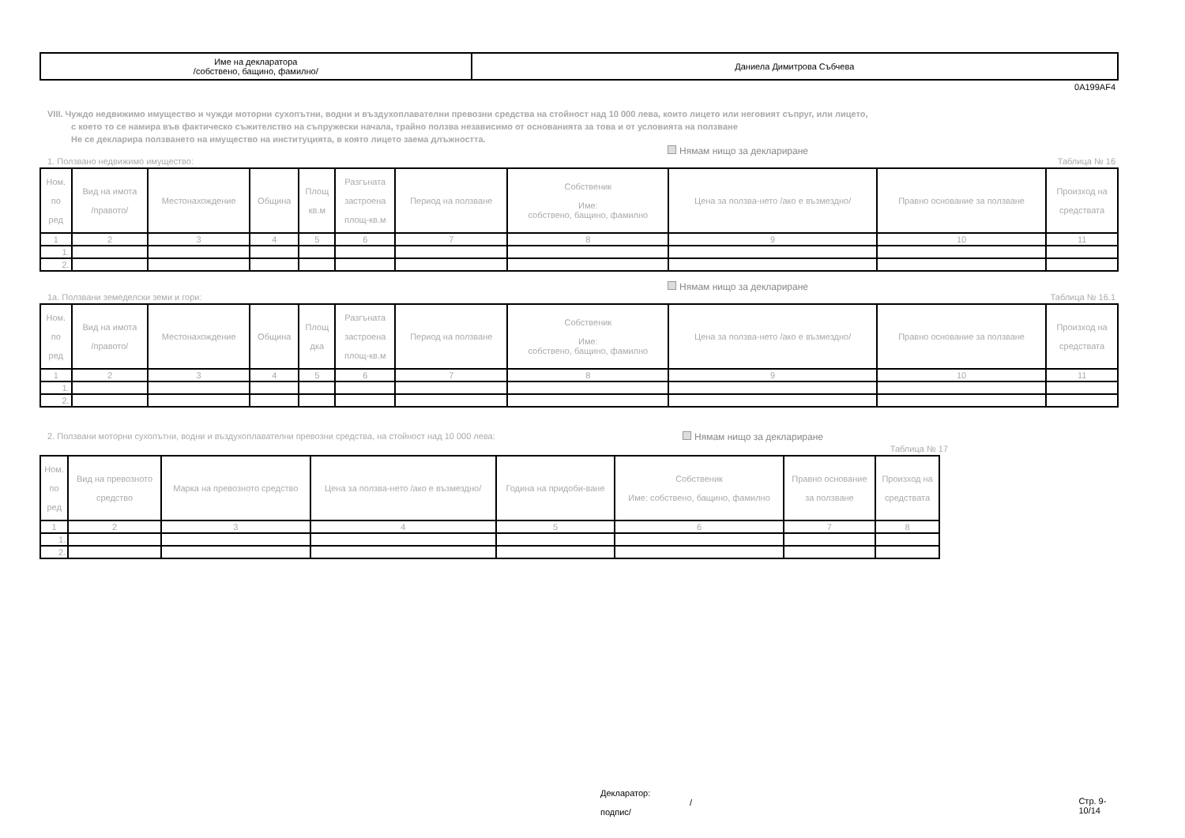| Име на декларатора /собствено, бащино, фамилно/ | Даниела Димитрова Събчева |
0A199AF4
VIII. Чуждо недвижимо имущество и чужди моторни сухопътни, водни и въздухоплавателни превозни средства на стойност над 10 000 лева, които лицето или неговият съпруг, или лицето,
с което то се намира във фактическо съжителство на съпружески начала, трайно ползва независимо от основанията за това и от условията на ползване
Не се декларира ползването на имущество на институцията, в която лицето заема длъжността.
Нямам нищо за деклариране
1. Ползвано недвижимо имущество: Таблица № 16
| Ном. по ред | Вид на имота /правото/ | Местонахождение | Община | Площ кв.м | Разгъната застроена площ-кв.м | Период на ползване | Собственик Име: собствено, бащино, фамилно | Цена за ползва-нето /ако е възмездно/ | Правно основание за ползване | Произход на средствата |
| --- | --- | --- | --- | --- | --- | --- | --- | --- | --- | --- |
| 1 | 2 | 3 | 4 | 5 | 6 | 7 | 8 | 9 | 10 | 11 |
| 1. | | | | | | | | | | |
| 2. | | | | | | | | | | |
Нямам нищо за деклариране
1а. Ползвани земеделски земи и гори: Таблица № 16.1
| Ном. по ред | Вид на имота /правото/ | Местонахождение | Община | Площ дка | Разгъната застроена площ-кв.м | Период на ползване | Собственик Име: собствено, бащино, фамилно | Цена за ползва-нето /ако е възмездно/ | Правно основание за ползване | Произход на средствата |
| --- | --- | --- | --- | --- | --- | --- | --- | --- | --- | --- |
| 1 | 2 | 3 | 4 | 5 | 6 | 7 | 8 | 9 | 10 | 11 |
| 1. | | | | | | | | | | |
| 2. | | | | | | | | | | |
2. Ползвани моторни сухопътни, водни и въздухоплавателни превозни средства, на стойност над 10 000 лева: Нямам нищо за деклариране
Таблица № 17
| Ном. по ред | Вид на превозното средство | Марка на превозното средство | Цена за ползва-нето /ако е възмездно/ | Година на придоби-ване | Собственик Име: собствено, бащино, фамилно | Правно основание за ползване | Произход на средствата |
| --- | --- | --- | --- | --- | --- | --- | --- |
| 1 | 2 | 3 | 4 | 5 | 6 | 7 | 8 |
| 1. | | | | | | | |
| 2. | | | | | | | |
Декларатор:
/подпис/ Стр. 9-10/14